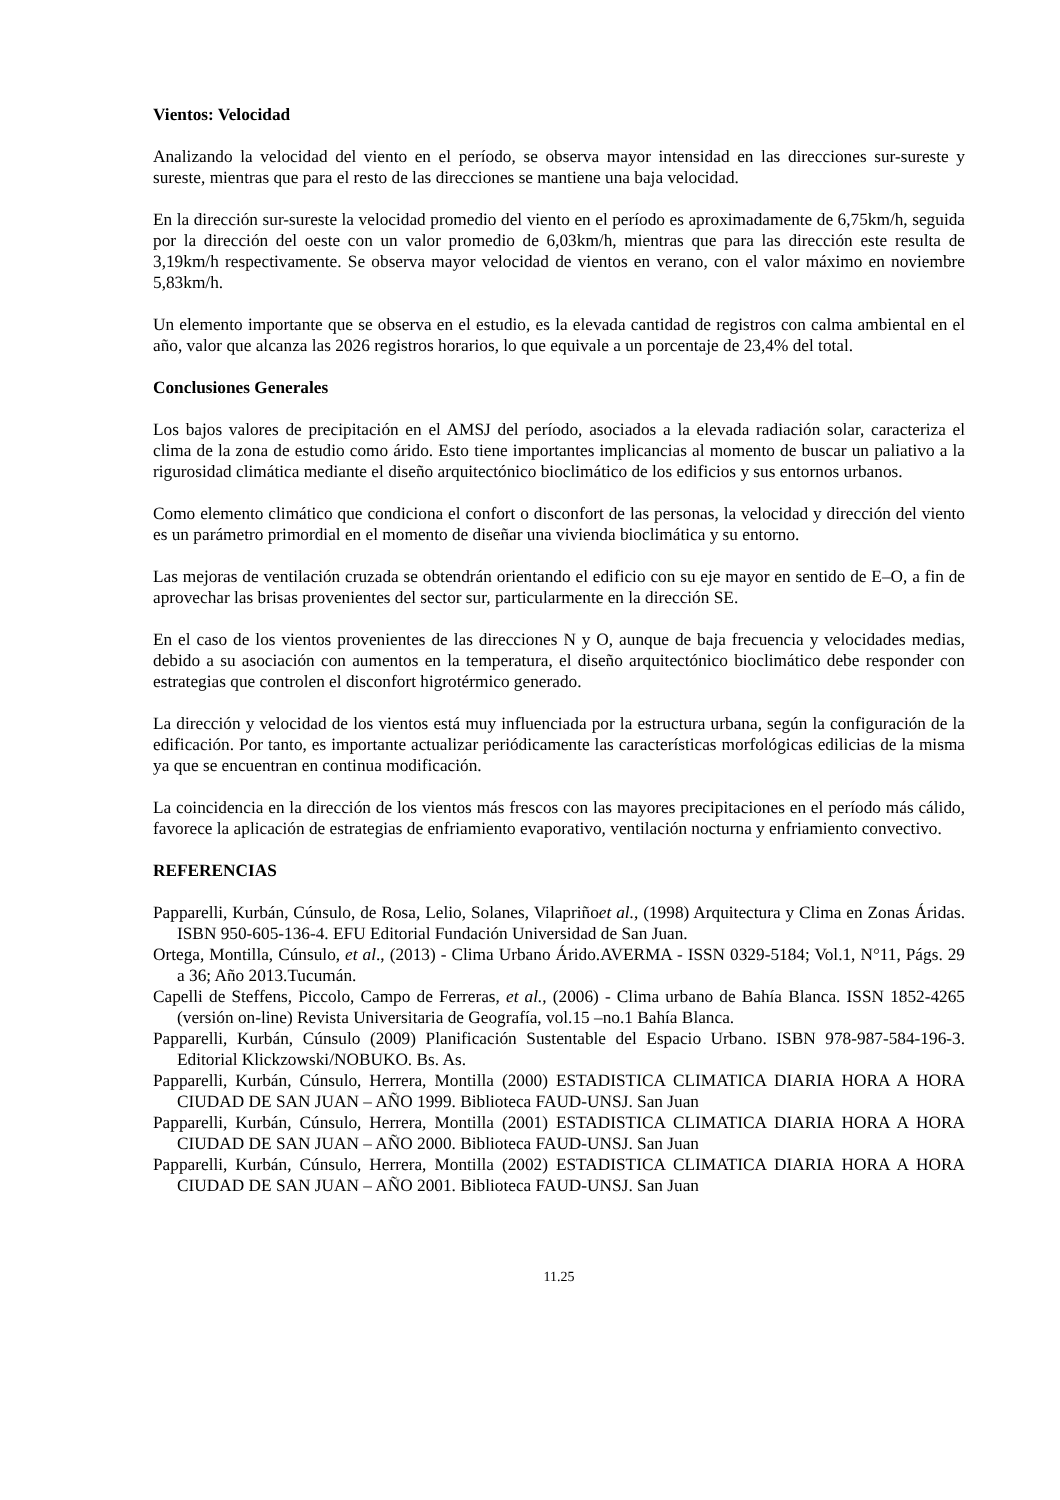Vientos: Velocidad
Analizando la velocidad del viento en el período, se observa mayor intensidad en las direcciones sur-sureste y sureste, mientras que para el resto de las direcciones se mantiene una baja velocidad.
En la dirección sur-sureste la velocidad promedio del viento en el período es aproximadamente de 6,75km/h, seguida por la dirección del oeste con un valor promedio de 6,03km/h, mientras que para las dirección este resulta de 3,19km/h respectivamente. Se observa mayor velocidad de vientos en verano, con el valor máximo en noviembre 5,83km/h.
Un elemento importante que se observa en el estudio, es la elevada cantidad de registros con calma ambiental en el año, valor que alcanza las 2026 registros horarios, lo que equivale a un porcentaje de 23,4% del total.
Conclusiones Generales
Los bajos valores de precipitación en el AMSJ del período, asociados a la elevada radiación solar, caracteriza el clima de la zona de estudio como árido. Esto tiene importantes implicancias al momento de buscar un paliativo a la rigurosidad climática mediante el diseño arquitectónico bioclimático de los edificios y sus entornos urbanos.
Como elemento climático que condiciona el confort o disconfort de las personas, la velocidad y dirección del viento es un parámetro primordial en el momento de diseñar una vivienda bioclimática y su entorno.
Las mejoras de ventilación cruzada se obtendrán orientando el edificio con su eje mayor en sentido de E–O, a fin de aprovechar las brisas provenientes del sector sur, particularmente en la dirección SE.
En el caso de los vientos provenientes de las direcciones N y O, aunque de baja frecuencia y velocidades medias, debido a su asociación con aumentos en la temperatura, el diseño arquitectónico bioclimático debe responder con estrategias que controlen el disconfort higrotérmico generado.
La dirección y velocidad de los vientos está muy influenciada por la estructura urbana, según la configuración de la edificación. Por tanto, es importante actualizar periódicamente las características morfológicas edilicias de la misma ya que se encuentran en continua modificación.
La coincidencia en la dirección de los vientos más frescos con las mayores precipitaciones en el período más cálido, favorece la aplicación de estrategias de enfriamiento evaporativo, ventilación nocturna y enfriamiento convectivo.
REFERENCIAS
Papparelli, Kurbán, Cúnsulo, de Rosa, Lelio, Solanes, Vilapriñoet al., (1998) Arquitectura y Clima en Zonas Áridas. ISBN 950-605-136-4. EFU Editorial Fundación Universidad de San Juan.
Ortega, Montilla, Cúnsulo, et al., (2013) - Clima Urbano Árido.AVERMA - ISSN 0329-5184; Vol.1, N°11, Págs. 29 a 36; Año 2013.Tucumán.
Capelli de Steffens, Piccolo, Campo de Ferreras, et al., (2006) - Clima urbano de Bahía Blanca. ISSN 1852-4265 (versión on-line) Revista Universitaria de Geografía, vol.15 –no.1 Bahía Blanca.
Papparelli, Kurbán, Cúnsulo (2009) Planificación Sustentable del Espacio Urbano. ISBN 978-987-584-196-3. Editorial Klickzowski/NOBUKO. Bs. As.
Papparelli, Kurbán, Cúnsulo, Herrera, Montilla (2000) ESTADISTICA CLIMATICA DIARIA HORA A HORA CIUDAD DE SAN JUAN – AÑO 1999. Biblioteca FAUD-UNSJ. San Juan
Papparelli, Kurbán, Cúnsulo, Herrera, Montilla (2001) ESTADISTICA CLIMATICA DIARIA HORA A HORA CIUDAD DE SAN JUAN – AÑO 2000. Biblioteca FAUD-UNSJ. San Juan
Papparelli, Kurbán, Cúnsulo, Herrera, Montilla (2002) ESTADISTICA CLIMATICA DIARIA HORA A HORA CIUDAD DE SAN JUAN – AÑO 2001. Biblioteca FAUD-UNSJ. San Juan
11.25